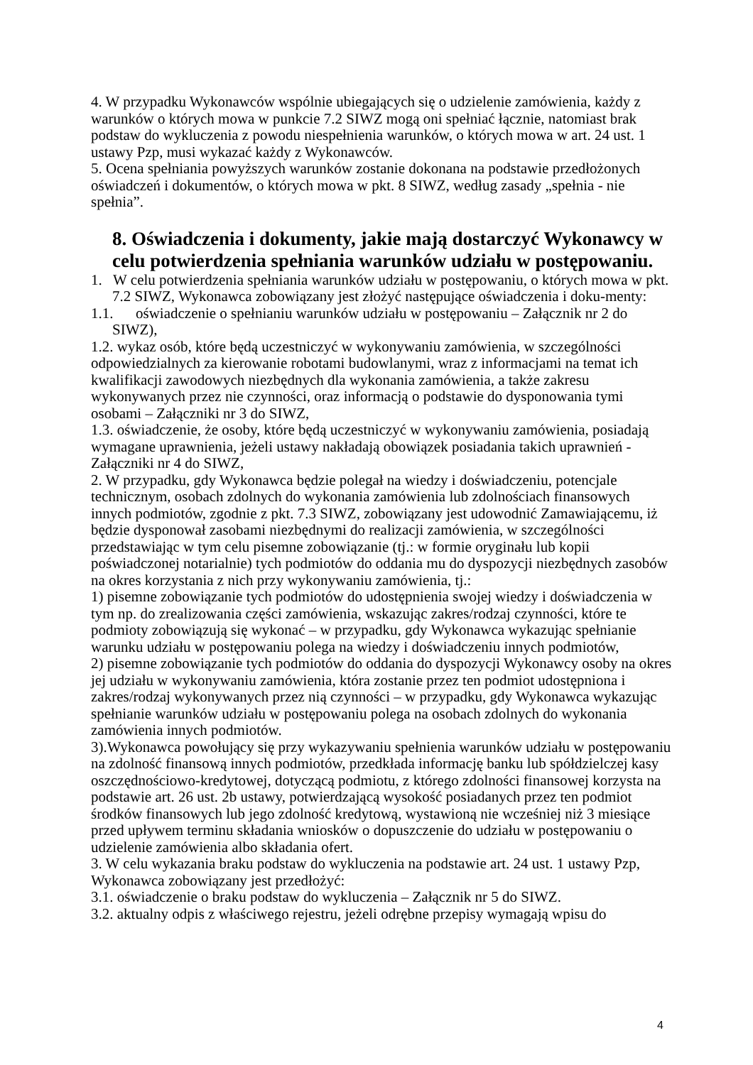4. W przypadku Wykonawców wspólnie ubiegających się o udzielenie zamówienia, każdy z warunków o których mowa w punkcie 7.2 SIWZ mogą oni spełniać łącznie, natomiast brak podstaw do wykluczenia z powodu niespełnienia warunków, o których mowa w art. 24 ust. 1 ustawy Pzp, musi wykazać każdy z Wykonawców.
5. Ocena spełniania powyższych warunków zostanie dokonana na podstawie przedłożonych oświadczeń i dokumentów, o których mowa w pkt. 8 SIWZ, według zasady „spełnia - nie spełnia”.
8. Oświadczenia i dokumenty, jakie mają dostarczyć Wykonawcy w celu potwierdzenia spełniania warunków udziału w postępowaniu.
1. W celu potwierdzenia spełniania warunków udziału w postępowaniu, o których mowa w pkt. 7.2 SIWZ, Wykonawca zobowiązany jest złożyć następujące oświadczenia i doku-menty:
1.1. oświadczenie o spełnianiu warunków udziału w postępowaniu – Załącznik nr 2 do SIWZ),
1.2. wykaz osób, które będą uczestniczyć w wykonywaniu zamówienia, w szczególności odpowiedzialnych za kierowanie robotami budowlanymi, wraz z informacjami na temat ich kwalifikacji zawodowych niezbędnych dla wykonania zamówienia, a także zakresu wykonywanych przez nie czynności, oraz informacją o podstawie do dysponowania tymi osobami – Załączniki nr 3 do SIWZ,
1.3. oświadczenie, że osoby, które będą uczestniczyć w wykonywaniu zamówienia, posiadają wymagane uprawnienia, jeżeli ustawy nakładają obowiązek posiadania takich uprawnień - Załączniki nr 4 do SIWZ,
2. W przypadku, gdy Wykonawca będzie polegał na wiedzy i doświadczeniu, potencjale technicznym, osobach zdolnych do wykonania zamówienia lub zdolnościach finansowych innych podmiotów, zgodnie z pkt. 7.3 SIWZ, zobowiązany jest udowodnić Zamawiającemu, iż będzie dysponował zasobami niezbędnymi do realizacji zamówienia, w szczególności przedstawiając w tym celu pisemne zobowiązanie (tj.: w formie oryginału lub kopii poświadczonej notarialnie) tych podmiotów do oddania mu do dyspozycji niezbędnych zasobów na okres korzystania z nich przy wykonywaniu zamówienia, tj.:
1) pisemne zobowiązanie tych podmiotów do udostępnienia swojej wiedzy i doświadczenia w tym np. do zrealizowania części zamówienia, wskazując zakres/rodzaj czynności, które te podmioty zobowiązują się wykonać – w przypadku, gdy Wykonawca wykazując spełnianie warunku udziału w postępowaniu polega na wiedzy i doświadczeniu innych podmiotów,
2) pisemne zobowiązanie tych podmiotów do oddania do dyspozycji Wykonawcy osoby na okres jej udziału w wykonywaniu zamówienia, która zostanie przez ten podmiot udostępniona i zakres/rodzaj wykonywanych przez nią czynności – w przypadku, gdy Wykonawca wykazując spełnianie warunków udziału w postępowaniu polega na osobach zdolnych do wykonania zamówienia innych podmiotów.
3).Wykonawca powołujący się przy wykazywaniu spełnienia warunków udziału w postępowaniu na zdolność finansową innych podmiotów, przedkłada informację banku lub spółdzielczej kasy oszczędnościowo-kredytowej, dotyczącą podmiotu, z którego zdolności finansowej korzysta na podstawie art. 26 ust. 2b ustawy, potwierdzającą wysokość posiadanych przez ten podmiot środków finansowych lub jego zdolność kredytową, wystawioną nie wcześniej niż 3 miesiące przed upływem terminu składania wniosków o dopuszczenie do udziału w postępowaniu o udzielenie zamówienia albo składania ofert.
3. W celu wykazania braku podstaw do wykluczenia na podstawie art. 24 ust. 1 ustawy Pzp, Wykonawca zobowiązany jest przedłożyć:
3.1. oświadczenie o braku podstaw do wykluczenia – Załącznik nr 5 do SIWZ.
3.2. aktualny odpis z właściwego rejestru, jeżeli odrębne przepisy wymagają wpisu do
4